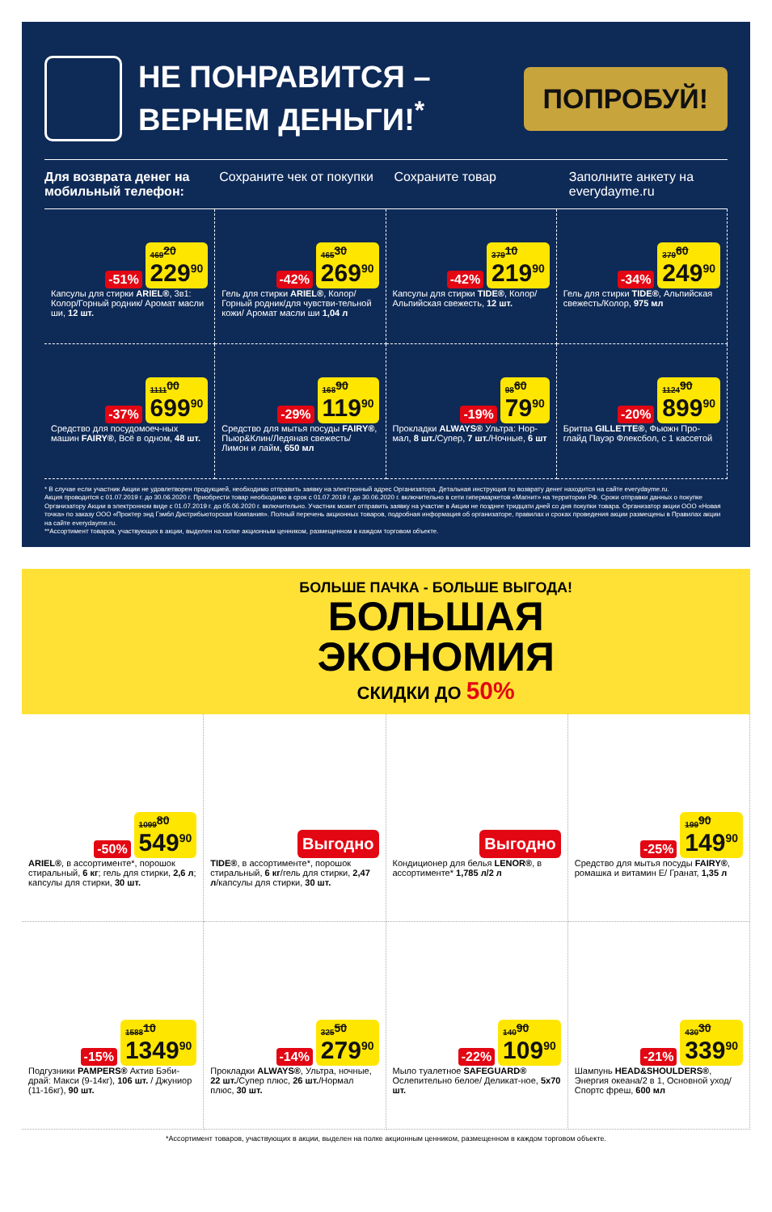НЕ ПОНРАВИТСЯ –
ВЕРНЕМ ДЕНЬГИ!<sup>*</sup>
ПОПРОБУЙ!
Для возврата денег на мобильный телефон:
Сохраните чек от покупки Сохраните товар Заполните анкету на everydayme.ru
-51% 469<sup>20</sup>
229<sup>90</sup>
Капсулы для стирки ARIEL®, 3в1: Колор/Горный родник/ Аромат масли ши, 12 шт.
-42% 465<sup>30</sup>
269<sup>90</sup>
Гель для стирки ARIEL®, Колор/Горный родник/для чувстви-тельной кожи/ Аромат масли ши 1,04 л
-42% 379<sup>10</sup>
219<sup>90</sup>
Капсулы для стирки TIDE®, Колор/ Альпийская свежесть, 12 шт.
-34% 379<sup>60</sup>
249<sup>90</sup>
Гель для стирки TIDE®, Альпийская свежесть/Колор, 975 мл
-37% 1111<sup>00</sup>
699<sup>90</sup>
Средство для посудомоеч-ных машин FAIRY®, Всё в одном, 48 шт.
-29% 168<sup>90</sup>
119<sup>90</sup>
Средство для мытья посуды FAIRY®, Пьюр&Клин/Ледяная свежесть/ Лимон и лайм, 650 мл
-19% 98<sup>60</sup>
79<sup>90</sup>
Прокладки ALWAYS® Ультра: Нор-мал, 8 шт./Супер, 7 шт./Ночные, 6 шт
-20% 1124<sup>90</sup>
899<sup>90</sup>
Бритва GILLETTE®, Фьюжн Про-глайд Пауэр Флексбол, с 1 кассетой
* В случае если участник Акции не удовлетворен продукцией, необходимо отправить заявку на электронный адрес Организатора. Детальная инструкция по возврату денег находится на сайте everydayme.ru.
Акция проводится с 01.07.2019 г. до 30.06.2020 г. Приобрести товар необходимо в срок с 01.07.2019 г. до 30.06.2020 г. включительно в сети гипермаркетов «Магнит» на территории РФ. Сроки отправки данных о покупке Организатору Акции в электронном виде с 01.07.2019 г. до 05.06.2020 г. включительно. Участник может отправить заявку на участие в Акции не позднее тридцати дней со дня покупки товара. Организатор акции ООО «Новая точка» по заказу ООО «Проктер энд Гэмбл Дистрибьюторская Компания». Полный перечень акционных товаров, подробная информация об организаторе, правилах и сроках проведения акции размещены в Правилах акции на сайте everydayme.ru.
**Ассортимент товаров, участвующих в акции, выделен на полке акционным ценником, размещенном в каждом торговом объекте.
БОЛЬШЕ ПАЧКА - БОЛЬШЕ ВЫГОДА!
БОЛЬШАЯ
ЭКОНОМИЯ
СКИДКИ ДО 50%
-50% 1099<sup>80</sup>
549<sup>90</sup>
ARIEL®, в ассортименте*, порошок стиральный, 6 кг; гель для стирки, 2,6 л; капсулы для стирки, 30 шт.
Выгодно
TIDE®, в ассортименте*, порошок стиральный, 6 кг/гель для стирки, 2,47 л/капсулы для стирки, 30 шт.
Выгодно
Кондиционер для белья LENOR®, в ассортименте* 1,785 л/2 л
-25% 199<sup>90</sup>
149<sup>90</sup>
Средство для мытья посуды FAIRY®, ромашка и витамин Е/ Гранат, 1,35 л
-15% 1588<sup>10</sup>
1349<sup>90</sup>
Подгузники PAMPERS® Актив Бэби-драй: Макси (9-14кг), 106 шт. / Джуниор (11-16кг), 90 шт.
-14% 325<sup>50</sup>
279<sup>90</sup>
Прокладки ALWAYS®, Ультра, ночные, 22 шт./Супер плюс, 26 шт./Нормал плюс, 30 шт.
-22% 140<sup>90</sup>
109<sup>90</sup>
Мыло туалетное SAFEGUARD® Ослепительно белое/ Деликат-ное, 5х70 шт.
-21% 430<sup>30</sup>
339<sup>90</sup>
Шампунь HEAD&SHOULDERS®, Энергия океана/2 в 1, Основной уход/Спортс фреш, 600 мл
*Ассортимент товаров, участвующих в акции, выделен на полке акционным ценником, размещенном в каждом торговом объекте.